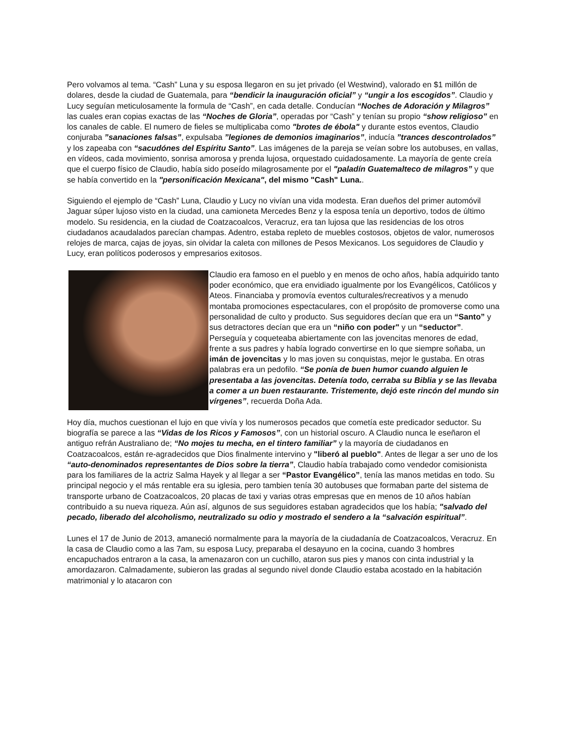Pero volvamos al tema. “Cash” Luna y su esposa llegaron en su jet privado (el Westwind), valorado en $1 millón de dolares, desde la ciudad de Guatemala, para “bendicir la inauguración oficial” y “ungir a los escogidos”. Claudio y Lucy seguían meticulosamente la formula de “Cash”, en cada detalle. Conducían “Noches de Adoración y Milagros” las cuales eran copias exactas de las “Noches de Gloria”, operadas por “Cash” y tenían su propio “show religioso” en los canales de cable. El numero de fieles se multiplicaba como "brotes de ébola" y durante estos eventos, Claudio conjuraba ”sanaciones falsas”, expulsaba ”legiones de demonios imaginarios”, inducía ”trances descontrolados” y los zapeaba con “sacudónes del Espíritu Santo”. Las imágenes de la pareja se veían sobre los autobuses, en vallas, en vídeos, cada movimiento, sonrisa amorosa y prenda lujosa, orquestado cuidadosamente. La mayoría de gente creía que el cuerpo físico de Claudio, había sido poseído milagrosamente por el "paladín Guatemalteco de milagros” y que se había convertido en la "personificación Mexicana", del mismo "Cash" Luna..
Siguiendo el ejemplo de “Cash” Luna, Claudio y Lucy no vivían una vida modesta. Eran dueños del primer automóvil Jaguar súper lujoso visto en la ciudad, una camioneta Mercedes Benz y la esposa tenía un deportivo, todos de último modelo. Su residencia, en la ciudad de Coatzacoalcos, Veracruz, era tan lujosa que las residencias de los otros ciudadanos acaudalados parecían champas. Adentro, estaba repleto de muebles costosos, objetos de valor, numerosos relojes de marca, cajas de joyas, sin olvidar la caleta con millones de Pesos Mexicanos. Los seguidores de Claudio y Lucy, eran políticos poderosos y empresarios exitosos.
Claudio era famoso en el pueblo y en menos de ocho años, había adquirido tanto poder económico, que era envidiado igualmente por los Evangélicos, Católicos y Ateos. Financiaba y promovía eventos culturales/recreativos y a menudo montaba promociones espectaculares, con el propósito de promoverse como una personalidad de culto y producto. Sus seguidores decían que era un “Santo” y sus detractores decían que era un “niño con poder" y un “seductor”. Perseguía y coqueteaba abiertamente con las jovencitas menores de edad, frente a sus padres y había logrado convertirse en lo que siempre soñaba, un imán de jovencitas y lo mas joven su conquistas, mejor le gustaba. En otras palabras era un pedofilo. “Se ponía de buen humor cuando alguien le presentaba a las jovencitas. Detenía todo, cerraba su Biblia y se las llevaba a comer a un buen restaurante. Tristemente, dejó este rincón del mundo sin vírgenes”, recuerda Doña Ada.
Hoy día, muchos cuestionan el lujo en que vivía y los numerosos pecados que cometía este predicador seductor. Su biografía se parece a las “Vidas de los Ricos y Famosos”, con un historial oscuro. A Claudio nunca le eseñaron el antiguo refrán Australiano de; “No mojes tu mecha, en el tintero familiar” y la mayoría de ciudadanos en Coatzacoalcos, están re-agradecidos que Dios finalmente intervino y "liberó al pueblo". Antes de llegar a ser uno de los “auto-denominados representantes de Dios sobre la tierra”, Claudio había trabajado como vendedor comisionista para los familiares de la actriz Salma Hayek y al llegar a ser “Pastor Evangélico”, tenía las manos metidas en todo. Su principal negocio y el más rentable era su iglesia, pero tambien tenía 30 autobuses que formaban parte del sistema de transporte urbano de Coatzacoalcos, 20 placas de taxi y varias otras empresas que en menos de 10 años habían contribuido a su nueva riqueza. Aún así, algunos de sus seguidores estaban agradecidos que los había; "salvado del pecado, liberado del alcoholismo, neutralizado su odio y mostrado el sendero a la “salvación espiritual”.
Lunes el 17 de Junio de 2013, amaneció normalmente para la mayoría de la ciudadanía de Coatzacoalcos, Veracruz. En la casa de Claudio como a las 7am, su esposa Lucy, preparaba el desayuno en la cocina, cuando 3 hombres encapuchados entraron a la casa, la amenazaron con un cuchillo, ataron sus pies y manos con cinta industrial y la amordazaron. Calmadamente, subieron las gradas al segundo nivel donde Claudio estaba acostado en la habitación matrimonial y lo atacaron con